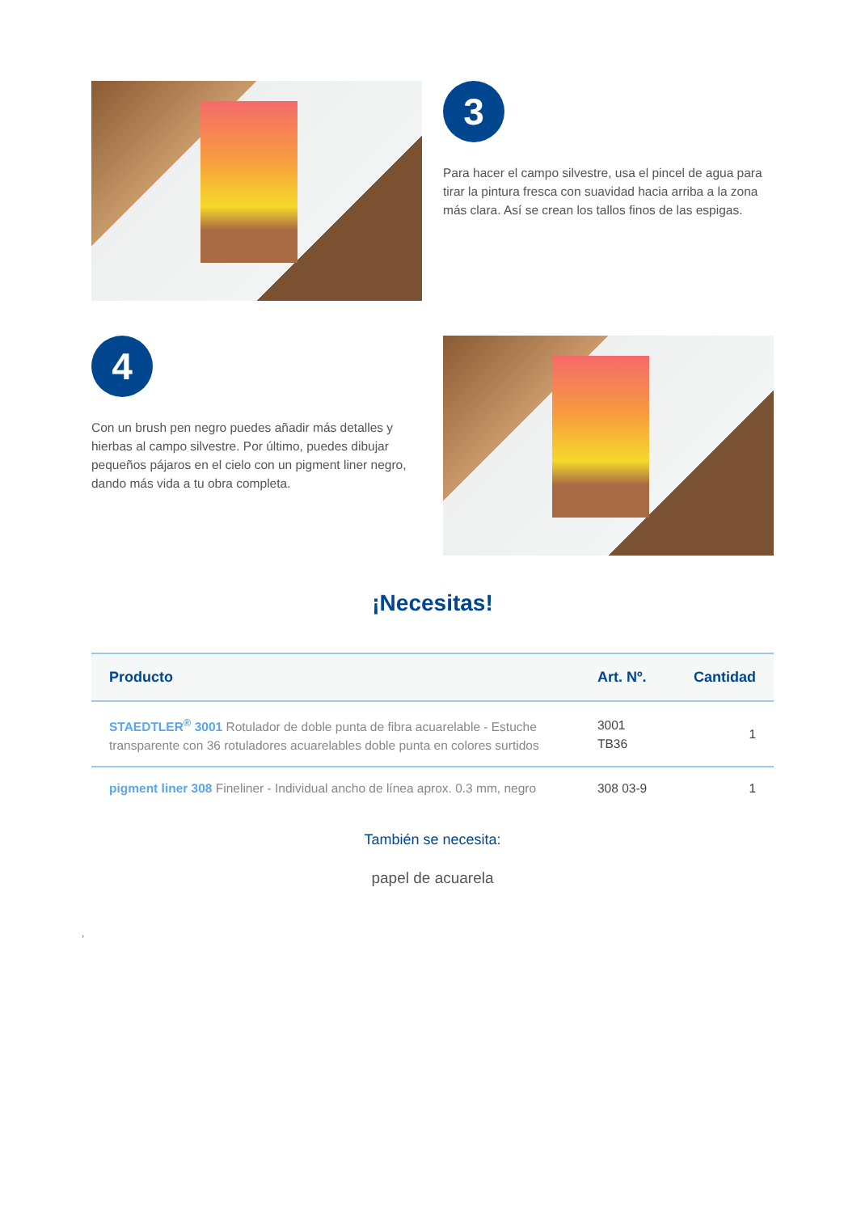3
Para hacer el campo silvestre, usa el pincel de agua para tirar la pintura fresca con suavidad hacia arriba a la zona más clara. Así se crean los tallos finos de las espigas.
4
Con un brush pen negro puedes añadir más detalles y hierbas al campo silvestre. Por último, puedes dibujar pequeños pájaros en el cielo con un pigment liner negro, dando más vida a tu obra completa.
¡Necesitas!
| Producto | Art. Nº. | Cantidad |
| --- | --- | --- |
| STAEDTLER<sup>®</sup> 3001 Rotulador de doble punta de fibra acuarelable - Estuche transparente con 36 rotuladores acuarelables doble punta en colores surtidos | 3001 TB36 | 1 |
| pigment liner 308 Fineliner - Individual ancho de línea aprox. 0.3 mm, negro | 308 03-9 | 1 |
También se necesita:
papel de acuarela
,